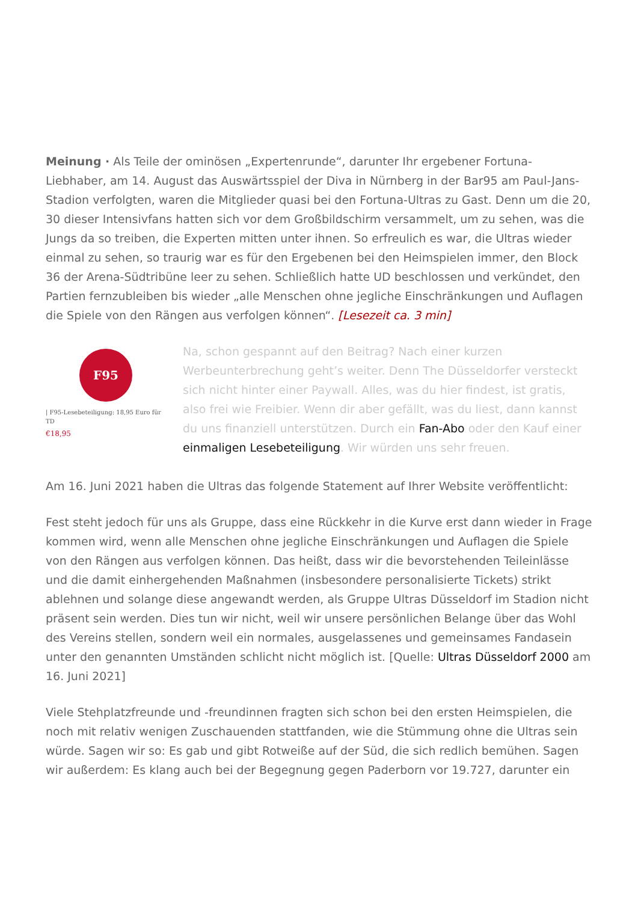Meinung · Als Teile der ominösen „Expertenrunde“, darunter Ihr ergebener Fortuna-Liebhaber, am 14. August das Auswärtsspiel der Diva in Nürnberg in der Bar95 am Paul-Jans-Stadion verfolgten, waren die Mitglieder quasi bei den Fortuna-Ultras zu Gast. Denn um die 20, 30 dieser Intensivfans hatten sich vor dem Großbildschirm versammelt, um zu sehen, was die Jungs da so treiben, die Experten mitten unter ihnen. So erfreulich es war, die Ultras wieder einmal zu sehen, so traurig war es für den Ergebenen bei den Heimspielen immer, den Block 36 der Arena-Südtribüne leer zu sehen. Schließlich hatte UD beschlossen und verkündet, den Partien fernzubleiben bis wieder „alle Menschen ohne jegliche Einschränkungen und Auflagen die Spiele von den Rängen aus verfolgen können“. [Lesezeit ca. 3 min]
F95
| F95-Lesebeteiligung: 18,95 Euro für TD
€18,95
Na, schon gespannt auf den Beitrag? Nach einer kurzen Werbeunterbrechung geht’s weiter. Denn The Düsseldorfer versteckt sich nicht hinter einer Paywall. Alles, was du hier findest, ist gratis, also frei wie Freibier. Wenn dir aber gefällt, was du liest, dann kannst du uns finanziell unterstützen. Durch ein Fan-Abo oder den Kauf einer einmaligen Lesebeteiligung. Wir würden uns sehr freuen.
Am 16. Juni 2021 haben die Ultras das folgende Statement auf Ihrer Website veröffentlicht:
Fest steht jedoch für uns als Gruppe, dass eine Rückkehr in die Kurve erst dann wieder in Frage kommen wird, wenn alle Menschen ohne jegliche Einschränkungen und Auflagen die Spiele von den Rängen aus verfolgen können. Das heißt, dass wir die bevorstehenden Teileinlässe und die damit einhergehenden Maßnahmen (insbesondere personalisierte Tickets) strikt ablehnen und solange diese angewandt werden, als Gruppe Ultras Düsseldorf im Stadion nicht präsent sein werden. Dies tun wir nicht, weil wir unsere persönlichen Belange über das Wohl des Vereins stellen, sondern weil ein normales, ausgelassenes und gemeinsames Fandasein unter den genannten Umständen schlicht nicht möglich ist. [Quelle: Ultras Düsseldorf 2000 am 16. Juni 2021]
Viele Stehplatzfreunde und -freundinnen fragten sich schon bei den ersten Heimspielen, die noch mit relativ wenigen Zuschauenden stattfanden, wie die Stümmung ohne die Ultras sein würde. Sagen wir so: Es gab und gibt Rotweiße auf der Süd, die sich redlich bemühen. Sagen wir außerdem: Es klang auch bei der Begegnung gegen Paderborn vor 19.727, darunter ein